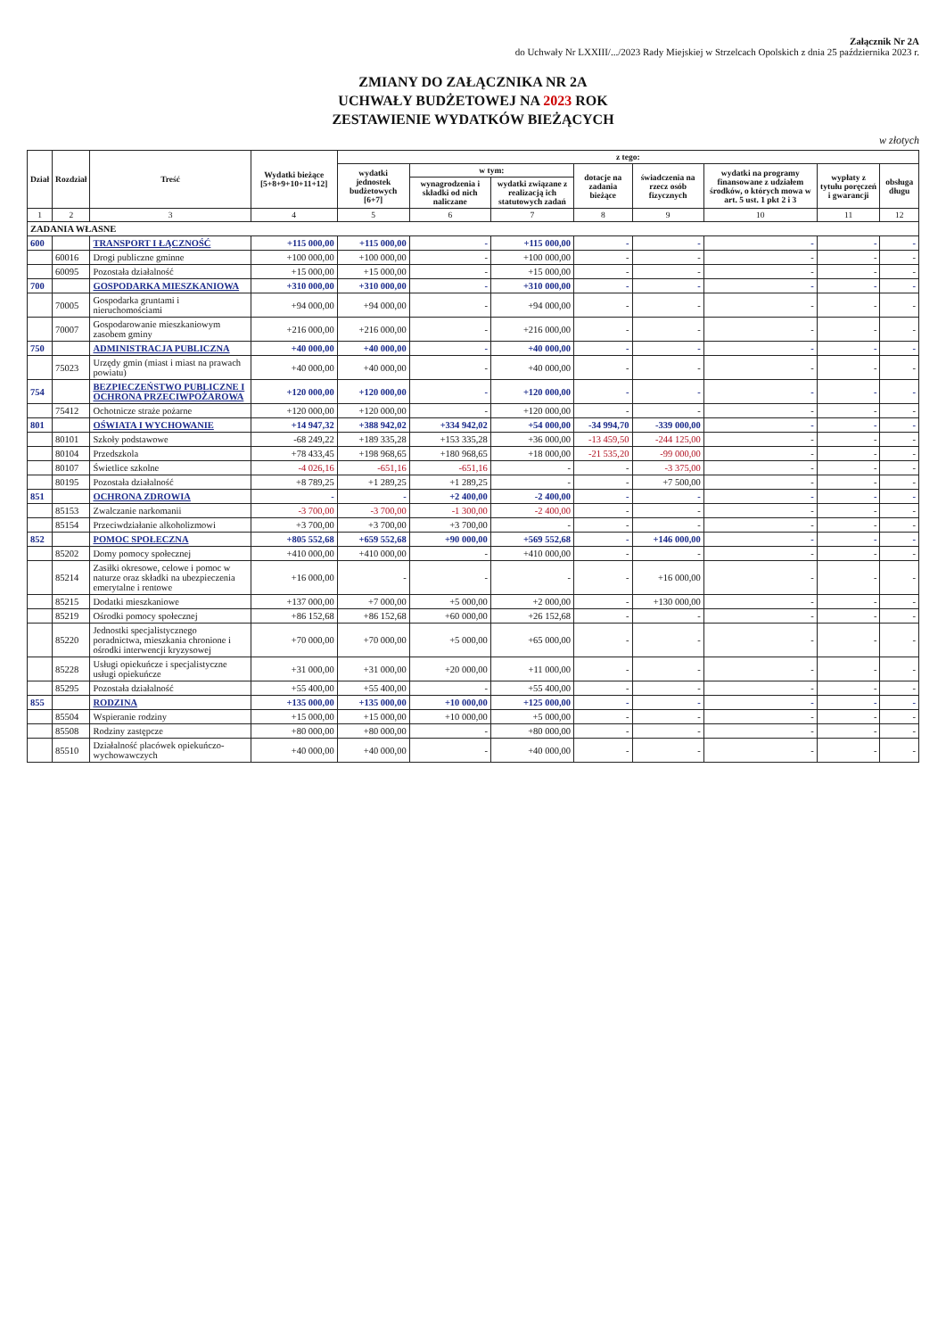Załącznik Nr 2A
do Uchwały Nr LXXIII/.../2023 Rady Miejskiej w Strzelcach Opolskich z dnia 25 października 2023 r.
ZMIANY DO ZAŁĄCZNIKA NR 2A
UCHWAŁY BUDŻETOWEJ NA 2023 ROK
ZESTAWIENIE WYDATKÓW BIEŻĄCYCH
w złotych
| Dział | Rozdział | Treść | Wydatki bieżące [5+8+9+10+11+12] | z tego: | | | | | | | |
| --- | --- | --- | --- | --- | --- | --- | --- | --- | --- | --- | --- |
| | | | | wydatki jednostek budżetowych [6+7] | w tym: | | dotacje na zadania bieżące | świadczenia na rzecz osób fizycznych | wydatki na programy finansowane z udziałem środków, o których mowa w art. 5 ust. 1 pkt 2 i 3 | wypłaty z tytułu poręczeń i gwarancji | obsługa długu |
| | | | | | wynagrodzenia i składki od nich naliczane | wydatki związane z realizacją ich statutowych zadań | | | | | |
| 1 | 2 | 3 | 4 | 5 | 6 | 7 | 8 | 9 | 10 | 11 | 12 |
| ZADANIA WŁASNE | | | | | | | | | | | |
| 600 | | TRANSPORT I ŁĄCZNOŚĆ | +115 000,00 | +115 000,00 | - | +115 000,00 | - | - | - | - | - |
| | 60016 | Drogi publiczne gminne | +100 000,00 | +100 000,00 | - | +100 000,00 | - | - | - | - | - |
| | 60095 | Pozostała działalność | +15 000,00 | +15 000,00 | - | +15 000,00 | - | - | - | - | - |
| 700 | | GOSPODARKA MIESZKANIOWA | +310 000,00 | +310 000,00 | - | +310 000,00 | - | - | - | - | - |
| | 70005 | Gospodarka gruntami i nieruchomościami | +94 000,00 | +94 000,00 | - | +94 000,00 | - | - | - | - | - |
| | 70007 | Gospodarowanie mieszkaniowym zasobem gminy | +216 000,00 | +216 000,00 | - | +216 000,00 | - | - | - | - | - |
| 750 | | ADMINISTRACJA PUBLICZNA | +40 000,00 | +40 000,00 | - | +40 000,00 | - | - | - | - | - |
| | 75023 | Urzędy gmin (miast i miast na prawach powiatu) | +40 000,00 | +40 000,00 | - | +40 000,00 | - | - | - | - | - |
| 754 | | BEZPIECZEŃSTWO PUBLICZNE I OCHRONA PRZECIWPOŻAROWA | +120 000,00 | +120 000,00 | - | +120 000,00 | - | - | - | - | - |
| | 75412 | Ochotnicze straże pożarne | +120 000,00 | +120 000,00 | - | +120 000,00 | - | - | - | - | - |
| 801 | | OŚWIATA I WYCHOWANIE | +14 947,32 | +388 942,02 | +334 942,02 | +54 000,00 | -34 994,70 | -339 000,00 | - | - | - |
| | 80101 | Szkoły podstawowe | -68 249,22 | +189 335,28 | +153 335,28 | +36 000,00 | -13 459,50 | -244 125,00 | - | - | - |
| | 80104 | Przedszkola | +78 433,45 | +198 968,65 | +180 968,65 | +18 000,00 | -21 535,20 | -99 000,00 | - | - | - |
| | 80107 | Świetlice szkolne | -4 026,16 | -651,16 | -651,16 | - | - | -3 375,00 | - | - | - |
| | 80195 | Pozostała działalność | +8 789,25 | +1 289,25 | +1 289,25 | - | - | +7 500,00 | - | - | - |
| 851 | | OCHRONA ZDROWIA | - | - | +2 400,00 | -2 400,00 | - | - | - | - | - |
| | 85153 | Zwalczanie narkomanii | -3 700,00 | -3 700,00 | -1 300,00 | -2 400,00 | - | - | - | - | - |
| | 85154 | Przeciwdziałanie alkoholizmowi | +3 700,00 | +3 700,00 | +3 700,00 | - | - | - | - | - | - |
| 852 | | POMOC SPOŁECZNA | +805 552,68 | +659 552,68 | +90 000,00 | +569 552,68 | - | +146 000,00 | - | - | - |
| | 85202 | Domy pomocy społecznej | +410 000,00 | +410 000,00 | - | +410 000,00 | - | - | - | - | - |
| | 85214 | Zasiłki okresowe, celowe i pomoc w naturze oraz składki na ubezpieczenia emerytalne i rentowe | +16 000,00 | - | - | - | - | +16 000,00 | - | - | - |
| | 85215 | Dodatki mieszkaniowe | +137 000,00 | +7 000,00 | +5 000,00 | +2 000,00 | - | +130 000,00 | - | - | - |
| | 85219 | Ośrodki pomocy społecznej | +86 152,68 | +86 152,68 | +60 000,00 | +26 152,68 | - | - | - | - | - |
| | 85220 | Jednostki specjalistycznego poradnictwa, mieszkania chronione i ośrodki interwencji kryzysowej | +70 000,00 | +70 000,00 | +5 000,00 | +65 000,00 | - | - | - | - | - |
| | 85228 | Usługi opiekuńcze i specjalistyczne usługi opiekuńcze | +31 000,00 | +31 000,00 | +20 000,00 | +11 000,00 | - | - | - | - | - |
| | 85295 | Pozostała działalność | +55 400,00 | +55 400,00 | - | +55 400,00 | - | - | - | - | - |
| 855 | | RODZINA | +135 000,00 | +135 000,00 | +10 000,00 | +125 000,00 | - | - | - | - | - |
| | 85504 | Wspieranie rodziny | +15 000,00 | +15 000,00 | +10 000,00 | +5 000,00 | - | - | - | - | - |
| | 85508 | Rodziny zastępcze | +80 000,00 | +80 000,00 | - | +80 000,00 | - | - | - | - | - |
| | 85510 | Działalność placówek opiekuńczo-wychowawczych | +40 000,00 | +40 000,00 | - | +40 000,00 | - | - | - | - | - |